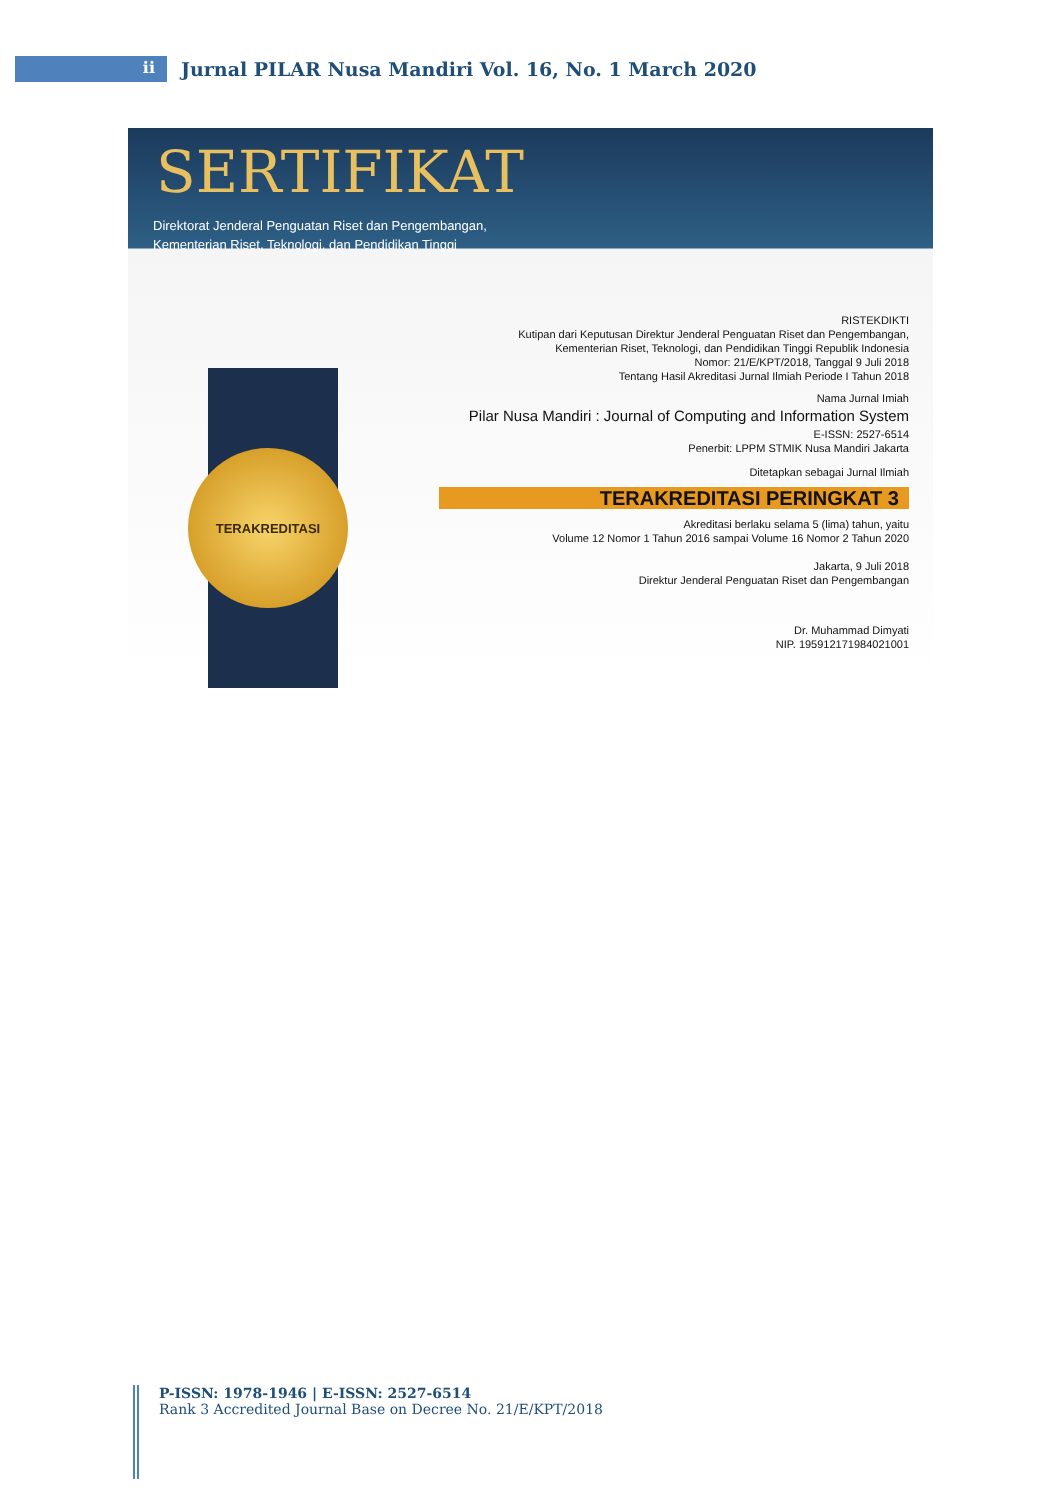ii
Jurnal PILAR Nusa Mandiri Vol. 16, No. 1 March 2020
SERTIFIKAT
Direktorat Jenderal Penguatan Riset dan Pengembangan,
Kementerian Riset, Teknologi, dan Pendidikan Tinggi
TERAKREDITASI
RISTEKDIKTI
Kutipan dari Keputusan Direktur Jenderal Penguatan Riset dan Pengembangan,
Kementerian Riset, Teknologi, dan Pendidikan Tinggi Republik Indonesia
Nomor: 21/E/KPT/2018, Tanggal 9 Juli 2018
Tentang Hasil Akreditasi Jurnal Ilmiah Periode I Tahun 2018
Nama Jurnal Imiah
Pilar Nusa Mandiri : Journal of Computing and Information System
E-ISSN: 2527-6514
Penerbit: LPPM STMIK Nusa Mandiri Jakarta
Ditetapkan sebagai Jurnal Ilmiah
TERAKREDITASI PERINGKAT 3
Akreditasi berlaku selama 5 (lima) tahun, yaitu
Volume 12 Nomor 1 Tahun 2016 sampai Volume 16 Nomor 2 Tahun 2020
Jakarta, 9 Juli 2018
Direktur Jenderal Penguatan Riset dan Pengembangan
Dr. Muhammad Dimyati
NIP. 195912171984021001
P-ISSN: 1978-1946 | E-ISSN: 2527-6514
Rank 3 Accredited Journal Base on Decree No. 21/E/KPT/2018